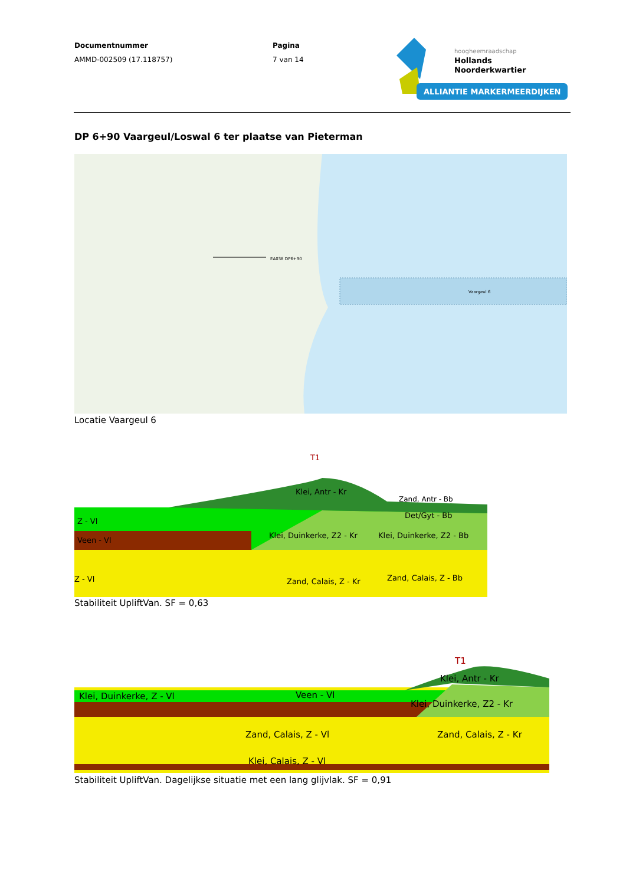Documentnummer
AMMD-002509 (17.118757)
Pagina
7 van 14
hoogheemraadschap
Hollands
Noorderkwartier
ALLIANTIE MARKERMEERDIJKEN
DP 6+90 Vaargeul/Loswal 6 ter plaatse van Pieterman
Vaargeul 6
EA038 DP6+90
Locatie Vaargeul 6
Z - Vl
Veen - Vl
Z - Vl
Zand, Calais, Z - Kr
Zand, Calais, Z - Bb
Klei, Duinkerke, Z2 - Kr
Klei, Duinkerke, Z2 - Bb
Klei, Antr - Kr
T1
Det/Gyt - Bb
Zand, Antr - Bb
Stabiliteit UpliftVan. SF = 0,63
Klei, Duinkerke, Z - Vl
Veen - Vl
Zand, Calais, Z - Vl
Klei, Calais, Z - Vl
Zand, Calais, Z - Kr
Klei, Antr - Kr
Klei, Duinkerke, Z2 - Kr
T1
Stabiliteit UpliftVan. Dagelijkse situatie met een lang glijvlak. SF = 0,91